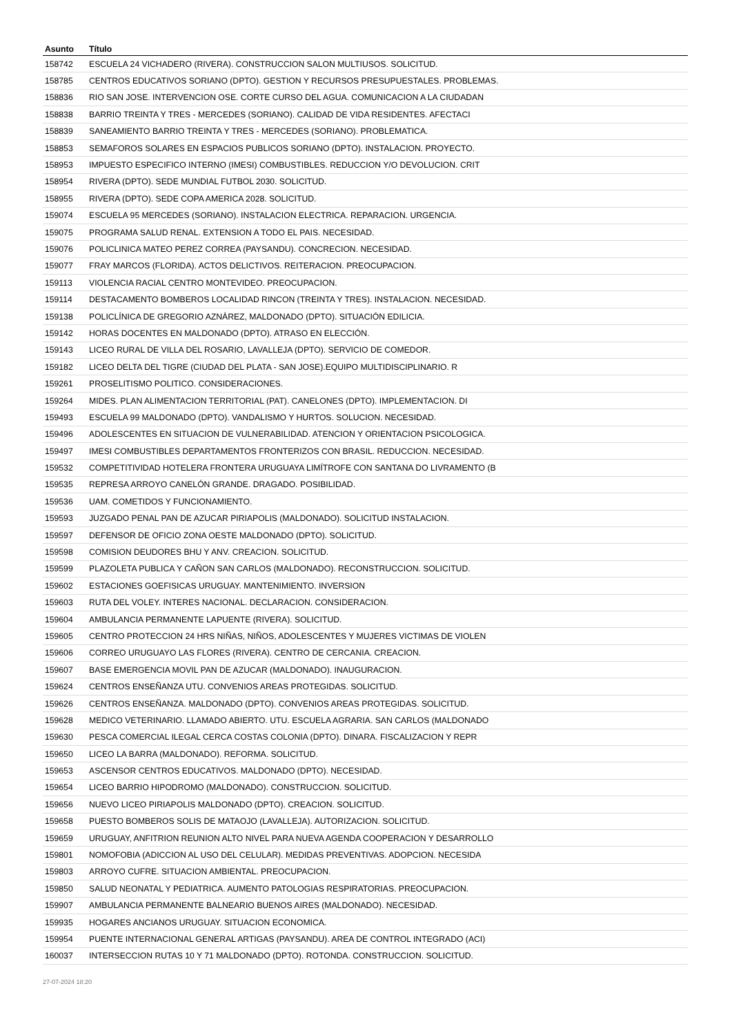| Asunto | Título |
| --- | --- |
| 158742 | ESCUELA 24 VICHADERO (RIVERA). CONSTRUCCION SALON MULTIUSOS. SOLICITUD. |
| 158785 | CENTROS EDUCATIVOS SORIANO (DPTO). GESTION Y RECURSOS PRESUPUESTALES. PROBLEMAS. |
| 158836 | RIO SAN JOSE. INTERVENCION OSE. CORTE CURSO DEL AGUA. COMUNICACION A LA CIUDADAN |
| 158838 | BARRIO TREINTA Y TRES - MERCEDES (SORIANO). CALIDAD DE VIDA RESIDENTES. AFECTACI |
| 158839 | SANEAMIENTO BARRIO TREINTA Y TRES - MERCEDES (SORIANO). PROBLEMATICA. |
| 158853 | SEMAFOROS SOLARES EN ESPACIOS PUBLICOS SORIANO (DPTO). INSTALACION. PROYECTO. |
| 158953 | IMPUESTO ESPECIFICO INTERNO (IMESI) COMBUSTIBLES. REDUCCION Y/O DEVOLUCION. CRIT |
| 158954 | RIVERA (DPTO). SEDE MUNDIAL FUTBOL 2030. SOLICITUD. |
| 158955 | RIVERA (DPTO). SEDE COPA AMERICA 2028. SOLICITUD. |
| 159074 | ESCUELA 95 MERCEDES (SORIANO). INSTALACION ELECTRICA. REPARACION. URGENCIA. |
| 159075 | PROGRAMA SALUD RENAL. EXTENSION A TODO EL PAIS. NECESIDAD. |
| 159076 | POLICLINICA MATEO PEREZ CORREA (PAYSANDU). CONCRECION. NECESIDAD. |
| 159077 | FRAY MARCOS (FLORIDA). ACTOS DELICTIVOS. REITERACION. PREOCUPACION. |
| 159113 | VIOLENCIA RACIAL CENTRO MONTEVIDEO. PREOCUPACION. |
| 159114 | DESTACAMENTO BOMBEROS LOCALIDAD RINCON (TREINTA Y TRES). INSTALACION. NECESIDAD. |
| 159138 | POLICLÍNICA DE GREGORIO AZNÁREZ, MALDONADO (DPTO). SITUACIÓN EDILICIA. |
| 159142 | HORAS DOCENTES EN MALDONADO (DPTO). ATRASO EN ELECCIÓN. |
| 159143 | LICEO RURAL DE VILLA DEL ROSARIO, LAVALLEJA (DPTO). SERVICIO DE COMEDOR. |
| 159182 | LICEO DELTA DEL TIGRE (CIUDAD DEL PLATA - SAN JOSE).EQUIPO MULTIDISCIPLINARIO. R |
| 159261 | PROSELITISMO POLITICO. CONSIDERACIONES. |
| 159264 | MIDES. PLAN ALIMENTACION TERRITORIAL (PAT). CANELONES (DPTO). IMPLEMENTACION. DI |
| 159493 | ESCUELA 99 MALDONADO (DPTO). VANDALISMO Y HURTOS. SOLUCION. NECESIDAD. |
| 159496 | ADOLESCENTES EN SITUACION DE VULNERABILIDAD. ATENCION Y ORIENTACION PSICOLOGICA. |
| 159497 | IMESI COMBUSTIBLES DEPARTAMENTOS FRONTERIZOS CON BRASIL. REDUCCION. NECESIDAD. |
| 159532 | COMPETITIVIDAD HOTELERA FRONTERA URUGUAYA LIMÍTROFE CON SANTANA DO LIVRAMENTO (B |
| 159535 | REPRESA ARROYO CANELÓN GRANDE. DRAGADO. POSIBILIDAD. |
| 159536 | UAM. COMETIDOS Y FUNCIONAMIENTO. |
| 159593 | JUZGADO PENAL PAN DE AZUCAR PIRIAPOLIS (MALDONADO). SOLICITUD INSTALACION. |
| 159597 | DEFENSOR DE OFICIO ZONA OESTE MALDONADO (DPTO). SOLICITUD. |
| 159598 | COMISION DEUDORES BHU Y ANV. CREACION. SOLICITUD. |
| 159599 | PLAZOLETA PUBLICA Y CAÑON SAN CARLOS (MALDONADO). RECONSTRUCCION. SOLICITUD. |
| 159602 | ESTACIONES GOEFISICAS URUGUAY. MANTENIMIENTO. INVERSION |
| 159603 | RUTA DEL VOLEY. INTERES NACIONAL. DECLARACION. CONSIDERACION. |
| 159604 | AMBULANCIA PERMANENTE LAPUENTE (RIVERA). SOLICITUD. |
| 159605 | CENTRO PROTECCION 24 HRS NIÑAS, NIÑOS, ADOLESCENTES Y MUJERES VICTIMAS DE VIOLEN |
| 159606 | CORREO URUGUAYO LAS FLORES (RIVERA). CENTRO DE CERCANIA. CREACION. |
| 159607 | BASE EMERGENCIA MOVIL PAN DE AZUCAR (MALDONADO). INAUGURACION. |
| 159624 | CENTROS ENSEÑANZA UTU. CONVENIOS AREAS PROTEGIDAS. SOLICITUD. |
| 159626 | CENTROS ENSEÑANZA. MALDONADO (DPTO). CONVENIOS AREAS PROTEGIDAS. SOLICITUD. |
| 159628 | MEDICO VETERINARIO. LLAMADO ABIERTO. UTU. ESCUELA AGRARIA. SAN CARLOS (MALDONADO |
| 159630 | PESCA COMERCIAL ILEGAL CERCA COSTAS COLONIA (DPTO). DINARA. FISCALIZACION Y REPR |
| 159650 | LICEO LA BARRA (MALDONADO). REFORMA. SOLICITUD. |
| 159653 | ASCENSOR CENTROS EDUCATIVOS. MALDONADO (DPTO). NECESIDAD. |
| 159654 | LICEO BARRIO HIPODROMO (MALDONADO). CONSTRUCCION. SOLICITUD. |
| 159656 | NUEVO LICEO PIRIAPOLIS MALDONADO (DPTO). CREACION. SOLICITUD. |
| 159658 | PUESTO BOMBEROS SOLIS DE MATAOJO (LAVALLEJA). AUTORIZACION. SOLICITUD. |
| 159659 | URUGUAY, ANFITRION REUNION ALTO NIVEL PARA NUEVA AGENDA COOPERACION Y DESARROLLO |
| 159801 | NOMOFOBIA (ADICCION AL USO DEL CELULAR). MEDIDAS PREVENTIVAS. ADOPCION. NECESIDA |
| 159803 | ARROYO CUFRE. SITUACION AMBIENTAL. PREOCUPACION. |
| 159850 | SALUD NEONATAL Y PEDIATRICA. AUMENTO PATOLOGIAS RESPIRATORIAS. PREOCUPACION. |
| 159907 | AMBULANCIA PERMANENTE BALNEARIO BUENOS AIRES (MALDONADO). NECESIDAD. |
| 159935 | HOGARES ANCIANOS URUGUAY. SITUACION ECONOMICA. |
| 159954 | PUENTE INTERNACIONAL GENERAL ARTIGAS (PAYSANDU). AREA DE CONTROL INTEGRADO (ACI) |
| 160037 | INTERSECCION RUTAS 10 Y 71 MALDONADO (DPTO). ROTONDA. CONSTRUCCION. SOLICITUD. |
27-07-2024 18:20